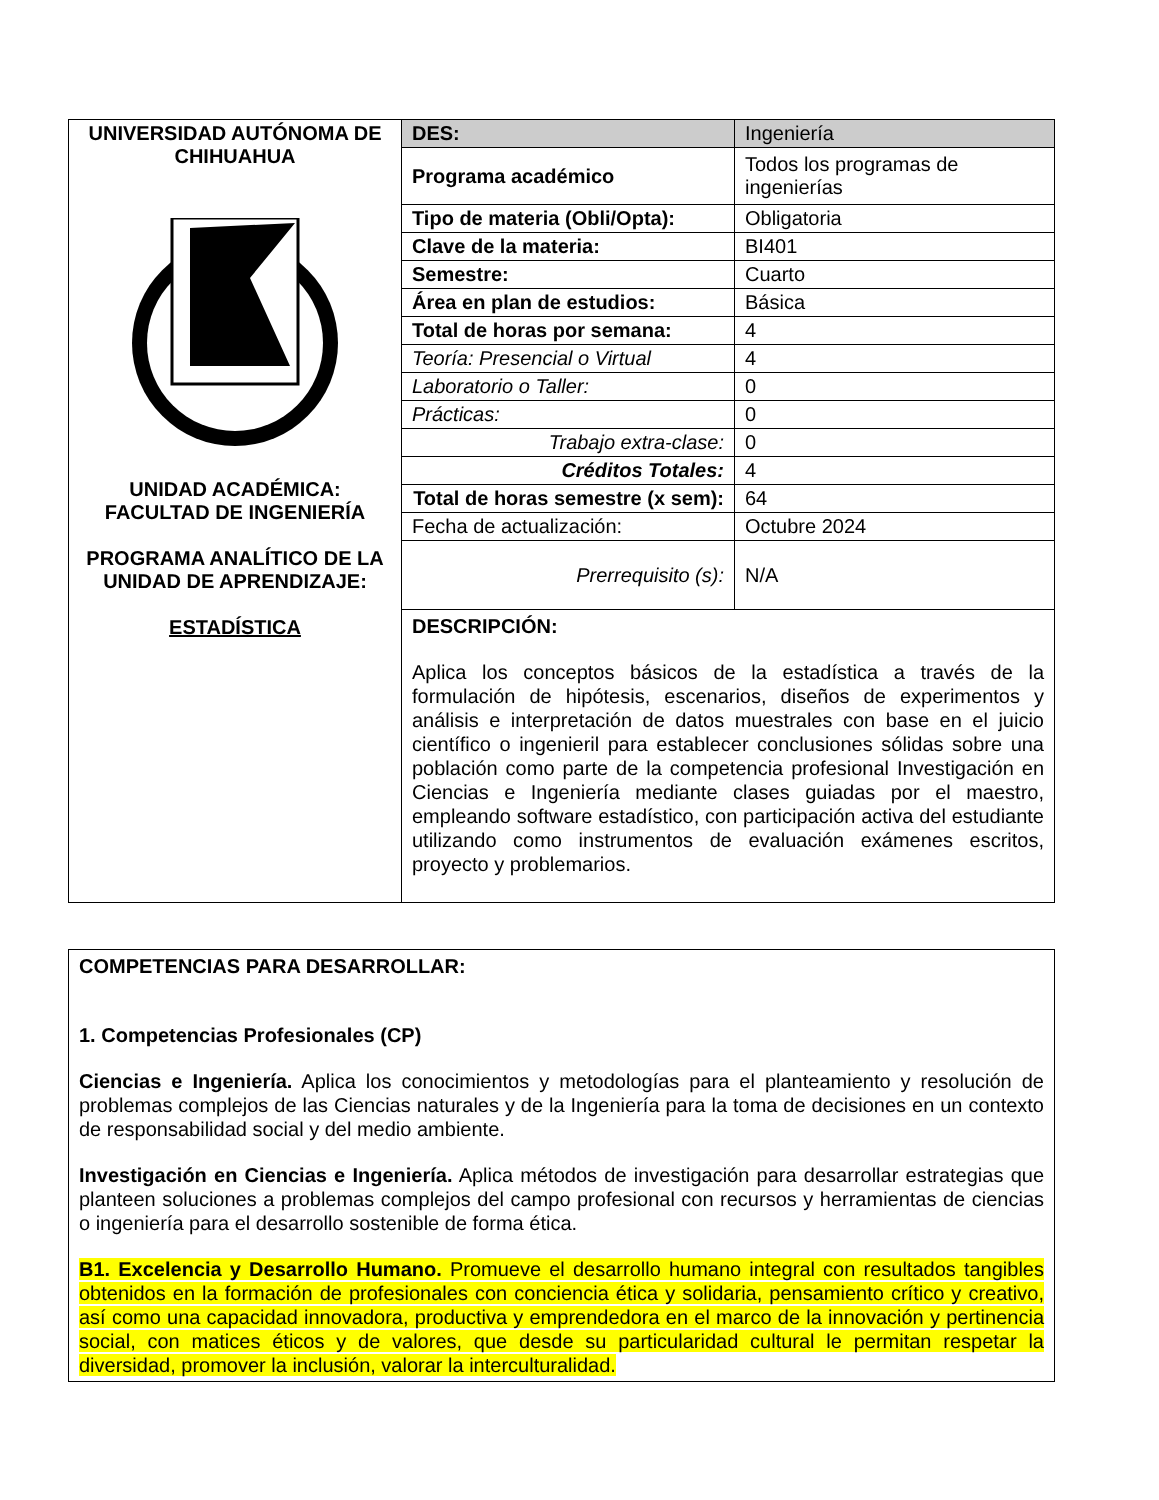| UNIVERSIDAD AUTÓNOMA DE CHIHUAHUA UNIDAD ACADÉMICA: FACULTAD DE INGENIERÍA PROGRAMA ANALÍTICO DE LA UNIDAD DE APRENDIZAJE: ESTADÍSTICA | DES: | Ingeniería |
| | Programa académico | Todos los programas de ingenierías |
| | Tipo de materia (Obli/Opta): | Obligatoria |
| | Clave de la materia: | BI401 |
| | Semestre: | Cuarto |
| | Área en plan de estudios: | Básica |
| | Total de horas por semana: | 4 |
| | Teoría: Presencial o Virtual | 4 |
| | Laboratorio o Taller: | 0 |
| | Prácticas: | 0 |
| | Trabajo extra-clase: | 0 |
| | Créditos Totales: | 4 |
| | Total de horas semestre (x sem): | 64 |
| | Fecha de actualización: | Octubre 2024 |
| | Prerrequisito (s): | N/A |
| | DESCRIPCIÓN: Aplica los conceptos básicos de la estadística a través de la formulación de hipótesis, escenarios, diseños de experimentos y análisis e interpretación de datos muestrales con base en el juicio científico o ingenieril para establecer conclusiones sólidas sobre una población como parte de la competencia profesional Investigación en Ciencias e Ingeniería mediante clases guiadas por el maestro, empleando software estadístico, con participación activa del estudiante utilizando como instrumentos de evaluación exámenes escritos, proyecto y problemarios. | |
| COMPETENCIAS PARA DESARROLLAR: 1. Competencias Profesionales (CP) Ciencias e Ingeniería. Aplica los conocimientos y metodologías para el planteamiento y resolución de problemas complejos de las Ciencias naturales y de la Ingeniería para la toma de decisiones en un contexto de responsabilidad social y del medio ambiente. Investigación en Ciencias e Ingeniería. Aplica métodos de investigación para desarrollar estrategias que planteen soluciones a problemas complejos del campo profesional con recursos y herramientas de ciencias o ingeniería para el desarrollo sostenible de forma ética. B1. Excelencia y Desarrollo Humano. Promueve el desarrollo humano integral con resultados tangibles obtenidos en la formación de profesionales con conciencia ética y solidaria, pensamiento crítico y creativo, así como una capacidad innovadora, productiva y emprendedora en el marco de la innovación y pertinencia social, con matices éticos y de valores, que desde su particularidad cultural le permitan respetar la diversidad, promover la inclusión, valorar la interculturalidad. |